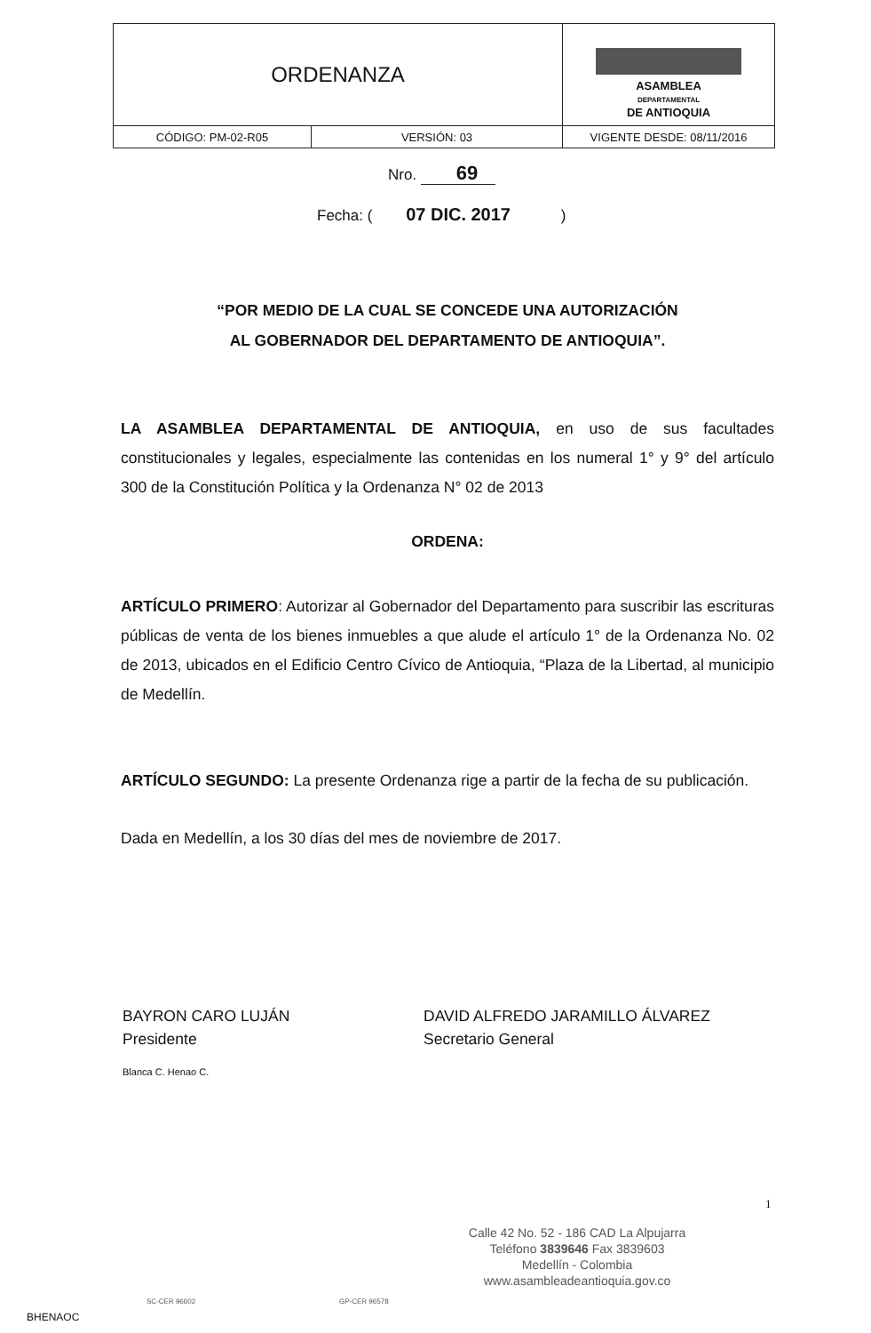| ORDENANZA | | ASAMBLEA DEPARTAMENTAL DE ANTIOQUIA |
| CÓDIGO: PM-02-R05 | VERSIÓN: 03 | VIGENTE DESDE: 08/11/2016 |
Nro. 69
Fecha: ( 07 DIC. 2017 )
“POR MEDIO DE LA CUAL SE CONCEDE UNA AUTORIZACIÓN
AL GOBERNADOR DEL DEPARTAMENTO DE ANTIOQUIA”.
LA ASAMBLEA DEPARTAMENTAL DE ANTIOQUIA, en uso de sus facultades constitucionales y legales, especialmente las contenidas en los numeral 1° y 9° del artículo 300 de la Constitución Política y la Ordenanza N° 02 de 2013
ORDENA:
ARTÍCULO PRIMERO: Autorizar al Gobernador del Departamento para suscribir las escrituras públicas de venta de los bienes inmuebles a que alude el artículo 1° de la Ordenanza No. 02 de 2013, ubicados en el Edificio Centro Cívico de Antioquia, “Plaza de la Libertad, al municipio de Medellín.
ARTÍCULO SEGUNDO: La presente Ordenanza rige a partir de la fecha de su publicación.
Dada en Medellín, a los 30 días del mes de noviembre de 2017.
BAYRON CARO LUJÁN
Presidente
DAVID ALFREDO JARAMILLO ÁLVAREZ
Secretario General
Blanca C. Henao C.
1
Calle 42 No. 52 - 186 CAD La Alpujarra
Teléfono 3839646 Fax 3839603
Medellín - Colombia
www.asambleadeantioquia.gov.co
SC-CER 96602 GP-CER 96578
BHENAOC